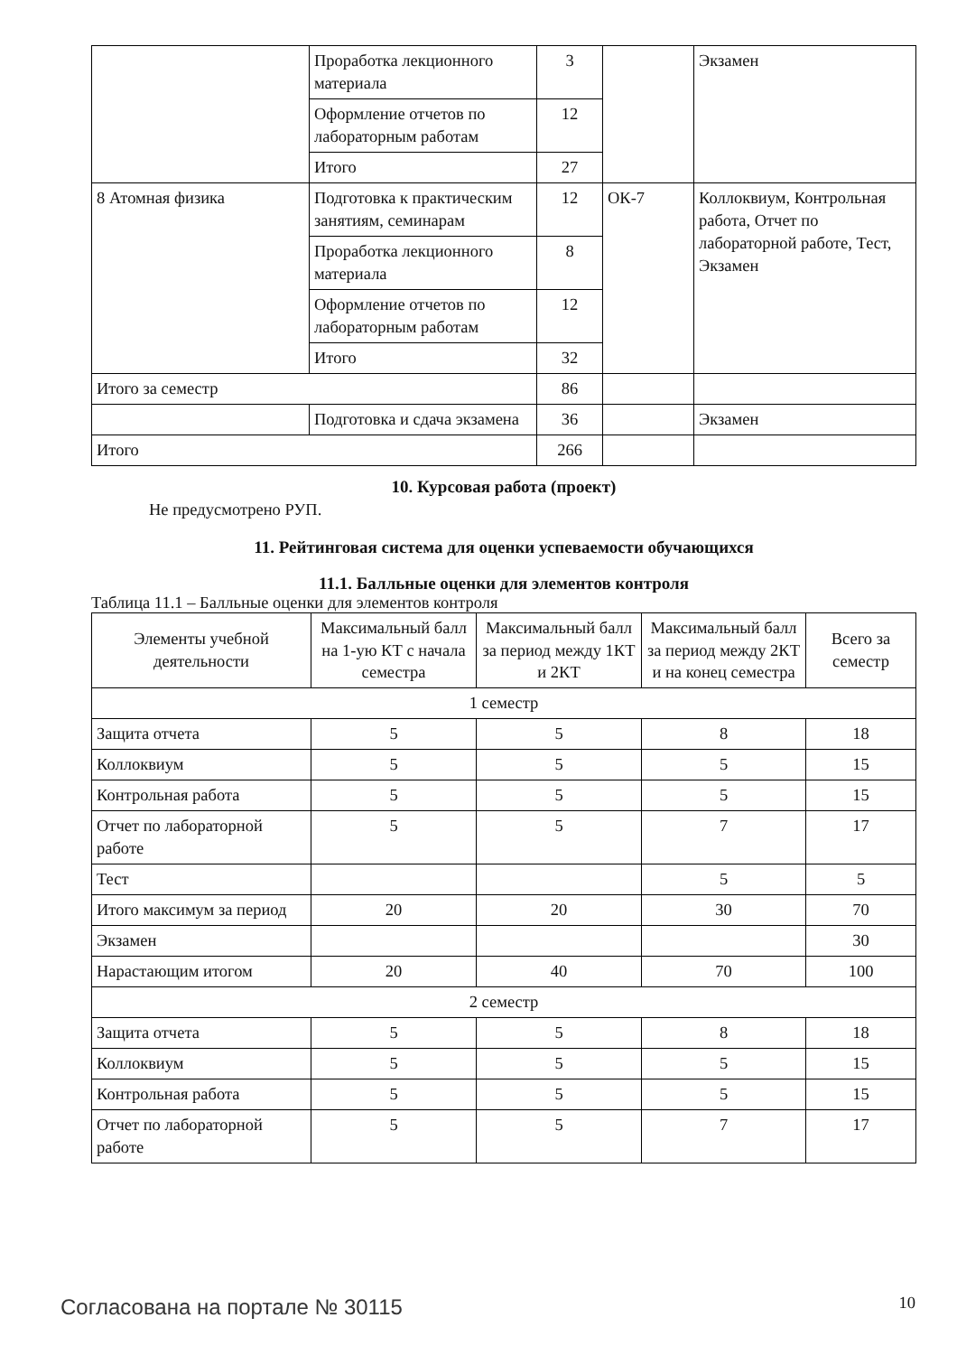| | Проработка лекционного материала | 3 | | Экзамен |
| | Оформление отчетов по лабораторным работам | 12 | | |
| | Итого | 27 | | |
| 8 Атомная физика | Подготовка к практическим занятиям, семинарам | 12 | ОК-7 | Коллоквиум, Контрольная работа, Отчет по лабораторной работе, Тест, Экзамен |
| | Проработка лекционного материала | 8 | | |
| | Оформление отчетов по лабораторным работам | 12 | | |
| | Итого | 32 | | |
| Итого за семестр | | 86 | | |
| | Подготовка и сдача экзамена | 36 | | Экзамен |
| Итого | | 266 | | |
10. Курсовая работа (проект)
Не предусмотрено РУП.
11. Рейтинговая система для оценки успеваемости обучающихся
11.1. Балльные оценки для элементов контроля
Таблица 11.1 – Балльные оценки для элементов контроля
| Элементы учебной деятельности | Максимальный балл на 1-ую КТ с начала семестра | Максимальный балл за период между 1КТ и 2КТ | Максимальный балл за период между 2КТ и на конец семестра | Всего за семестр |
| --- | --- | --- | --- | --- |
| 1 семестр | | | | |
| Защита отчета | 5 | 5 | 8 | 18 |
| Коллоквиум | 5 | 5 | 5 | 15 |
| Контрольная работа | 5 | 5 | 5 | 15 |
| Отчет по лабораторной работе | 5 | 5 | 7 | 17 |
| Тест | | | 5 | 5 |
| Итого максимум за период | 20 | 20 | 30 | 70 |
| Экзамен | | | | 30 |
| Нарастающим итогом | 20 | 40 | 70 | 100 |
| 2 семестр | | | | |
| Защита отчета | 5 | 5 | 8 | 18 |
| Коллоквиум | 5 | 5 | 5 | 15 |
| Контрольная работа | 5 | 5 | 5 | 15 |
| Отчет по лабораторной работе | 5 | 5 | 7 | 17 |
Согласована на портале № 30115 10